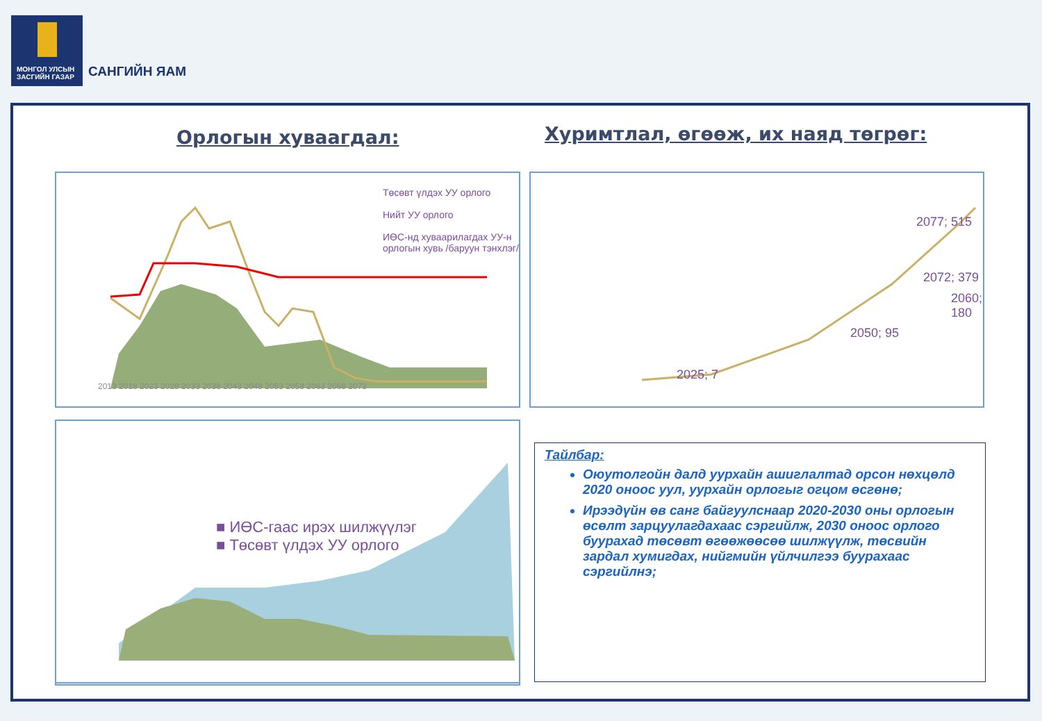МОНГОЛ УЛСЫН
ЗАСГИЙН ГАЗАР
САНГИЙН ЯАМ
Орлогын хуваагдал:
Хуримтлал, өгөөж, их наяд төгрөг:
Төсөвт үлдэх УУ орлого
Нийт УУ орлого
ИӨС-нд хуваарилагдах УУ-н
орлогын хувь /баруун тэнхлэг/
2013 2018 2023 2028 2033 2038 2043 2048 2053 2058 2063 2068 2073
2025; 7
2050; 95
2060; 180
2072; 379
2077; 515
■ ИӨС-гаас ирэх шилжүүлэг
■ Төсөвт үлдэх УУ орлого
Тайлбар:
Оюутолгойн далд уурхайн ашиглалтад орсон нөхцөлд 2020 оноос уул, уурхайн орлогыг огцом өсгөнө;
Ирээдүйн өв санг байгуулснаар 2020-2030 оны орлогын өсөлт зарцуулагдахаас сэргийлж, 2030 оноос орлого буурахад төсөвт өгөөжөөсөө шилжүүлж, төсвийн зардал хумигдах, нийгмийн үйлчилгээ буурахаас сэргийлнэ;